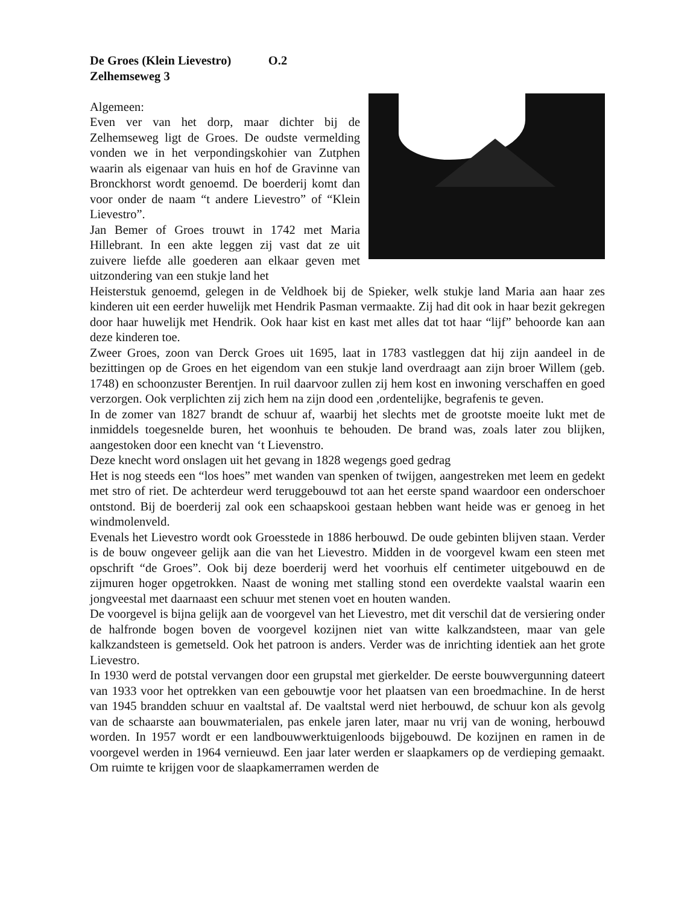De Groes (Klein Lievestro) O.2
Zelhemseweg 3
Algemeen:
Even ver van het dorp, maar dichter bij de Zelhemseweg ligt de Groes. De oudste vermelding vonden we in het verpondingskohier van Zutphen waarin als eigenaar van huis en hof de Gravinne van Bronckhorst wordt genoemd. De boerderij komt dan voor onder de naam “t andere Lievestro” of “Klein Lievestro”.
Jan Bemer of Groes trouwt in 1742 met Maria Hillebrant. In een akte leggen zij vast dat ze uit zuivere liefde alle goederen aan elkaar geven met uitzondering van een stukje land het
Heisterstuk genoemd, gelegen in de Veldhoek bij de Spieker, welk stukje land Maria aan haar zes kinderen uit een eerder huwelijk met Hendrik Pasman vermaakte. Zij had dit ook in haar bezit gekregen door haar huwelijk met Hendrik. Ook haar kist en kast met alles dat tot haar “lijf” behoorde kan aan deze kinderen toe.
Zweer Groes, zoon van Derck Groes uit 1695, laat in 1783 vastleggen dat hij zijn aandeel in de bezittingen op de Groes en het eigendom van een stukje land overdraagt aan zijn broer Willem (geb. 1748) en schoonzuster Berentjen. In ruil daarvoor zullen zij hem kost en inwoning verschaffen en goed verzorgen. Ook verplichten zij zich hem na zijn dood een ,ordentelijke, begrafenis te geven.
In de zomer van 1827 brandt de schuur af, waarbij het slechts met de grootste moeite lukt met de inmiddels toegesnelde buren, het woonhuis te behouden. De brand was, zoals later zou blijken, aangestoken door een knecht van ‘t Lievenstro.
Deze knecht word onslagen uit het gevang in 1828 wegengs goed gedrag
Het is nog steeds een “los hoes” met wanden van spenken of twijgen, aangestreken met leem en gedekt met stro of riet. De achterdeur werd teruggebouwd tot aan het eerste spand waardoor een onderschoer ontstond. Bij de boerderij zal ook een schaapskooi gestaan hebben want heide was er genoeg in het windmolenveld.
Evenals het Lievestro wordt ook Groesstede in 1886 herbouwd. De oude gebinten blijven staan. Verder is de bouw ongeveer gelijk aan die van het Lievestro. Midden in de voorgevel kwam een steen met opschrift “de Groes”. Ook bij deze boerderij werd het voorhuis elf centimeter uitgebouwd en de zijmuren hoger opgetrokken. Naast de woning met stalling stond een overdekte vaalstal waarin een jongveestal met daarnaast een schuur met stenen voet en houten wanden.
De voorgevel is bijna gelijk aan de voorgevel van het Lievestro, met dit verschil dat de versiering onder de halfronde bogen boven de voorgevel kozijnen niet van witte kalkzandsteen, maar van gele kalkzandsteen is gemetseld. Ook het patroon is anders. Verder was de inrichting identiek aan het grote Lievestro.
In 1930 werd de potstal vervangen door een grupstal met gierkelder. De eerste bouwvergunning dateert van 1933 voor het optrekken van een gebouwtje voor het plaatsen van een broedmachine. In de herst van 1945 brandden schuur en vaaltstal af. De vaaltstal werd niet herbouwd, de schuur kon als gevolg van de schaarste aan bouwmaterialen, pas enkele jaren later, maar nu vrij van de woning, herbouwd worden. In 1957 wordt er een landbouwwerktuigenloods bijgebouwd. De kozijnen en ramen in de voorgevel werden in 1964 vernieuwd. Een jaar later werden er slaapkamers op de verdieping gemaakt. Om ruimte te krijgen voor de slaapkamerramen werden de